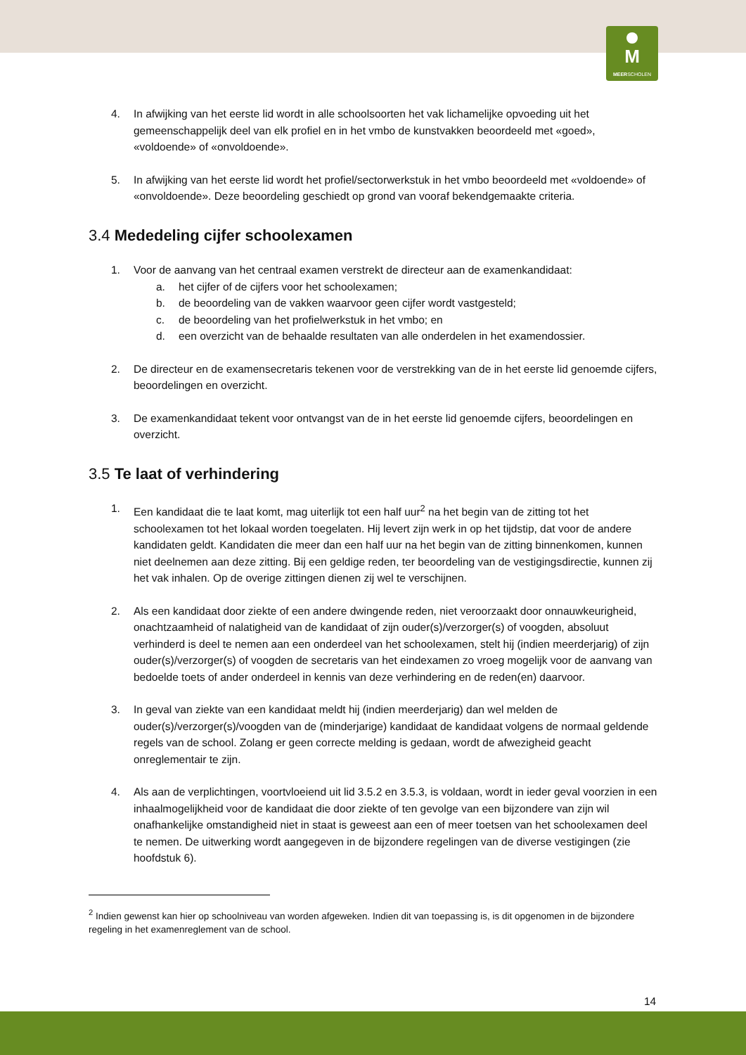M
MEERSCHOLEN
4. In afwijking van het eerste lid wordt in alle schoolsoorten het vak lichamelijke opvoeding uit het gemeenschappelijk deel van elk profiel en in het vmbo de kunstvakken beoordeeld met «goed», «voldoende» of «onvoldoende».
5. In afwijking van het eerste lid wordt het profiel/sectorwerkstuk in het vmbo beoordeeld met «voldoende» of «onvoldoende». Deze beoordeling geschiedt op grond van vooraf bekendgemaakte criteria.
3.4 Mededeling cijfer schoolexamen
1. Voor de aanvang van het centraal examen verstrekt de directeur aan de examenkandidaat:
a. het cijfer of de cijfers voor het schoolexamen;
b. de beoordeling van de vakken waarvoor geen cijfer wordt vastgesteld;
c. de beoordeling van het profielwerkstuk in het vmbo; en
d. een overzicht van de behaalde resultaten van alle onderdelen in het examendossier.
2. De directeur en de examensecretaris tekenen voor de verstrekking van de in het eerste lid genoemde cijfers, beoordelingen en overzicht.
3. De examenkandidaat tekent voor ontvangst van de in het eerste lid genoemde cijfers, beoordelingen en overzicht.
3.5 Te laat of verhindering
1. Een kandidaat die te laat komt, mag uiterlijk tot een half uur<sup>2</sup> na het begin van de zitting tot het schoolexamen tot het lokaal worden toegelaten. Hij levert zijn werk in op het tijdstip, dat voor de andere kandidaten geldt. Kandidaten die meer dan een half uur na het begin van de zitting binnenkomen, kunnen niet deelnemen aan deze zitting. Bij een geldige reden, ter beoordeling van de vestigingsdirectie, kunnen zij het vak inhalen. Op de overige zittingen dienen zij wel te verschijnen.
2. Als een kandidaat door ziekte of een andere dwingende reden, niet veroorzaakt door onnauwkeurigheid, onachtzaamheid of nalatigheid van de kandidaat of zijn ouder(s)/verzorger(s) of voogden, absoluut verhinderd is deel te nemen aan een onderdeel van het schoolexamen, stelt hij (indien meerderjarig) of zijn ouder(s)/verzorger(s) of voogden de secretaris van het eindexamen zo vroeg mogelijk voor de aanvang van bedoelde toets of ander onderdeel in kennis van deze verhindering en de reden(en) daarvoor.
3. In geval van ziekte van een kandidaat meldt hij (indien meerderjarig) dan wel melden de ouder(s)/verzorger(s)/voogden van de (minderjarige) kandidaat de kandidaat volgens de normaal geldende regels van de school. Zolang er geen correcte melding is gedaan, wordt de afwezigheid geacht onreglementair te zijn.
4. Als aan de verplichtingen, voortvloeiend uit lid 3.5.2 en 3.5.3, is voldaan, wordt in ieder geval voorzien in een inhaalmogelijkheid voor de kandidaat die door ziekte of ten gevolge van een bijzondere van zijn wil onafhankelijke omstandigheid niet in staat is geweest aan een of meer toetsen van het schoolexamen deel te nemen. De uitwerking wordt aangegeven in de bijzondere regelingen van de diverse vestigingen (zie hoofdstuk 6).
<sup>2</sup> Indien gewenst kan hier op schoolniveau van worden afgeweken. Indien dit van toepassing is, is dit opgenomen in de bijzondere regeling in het examenreglement van de school.
14